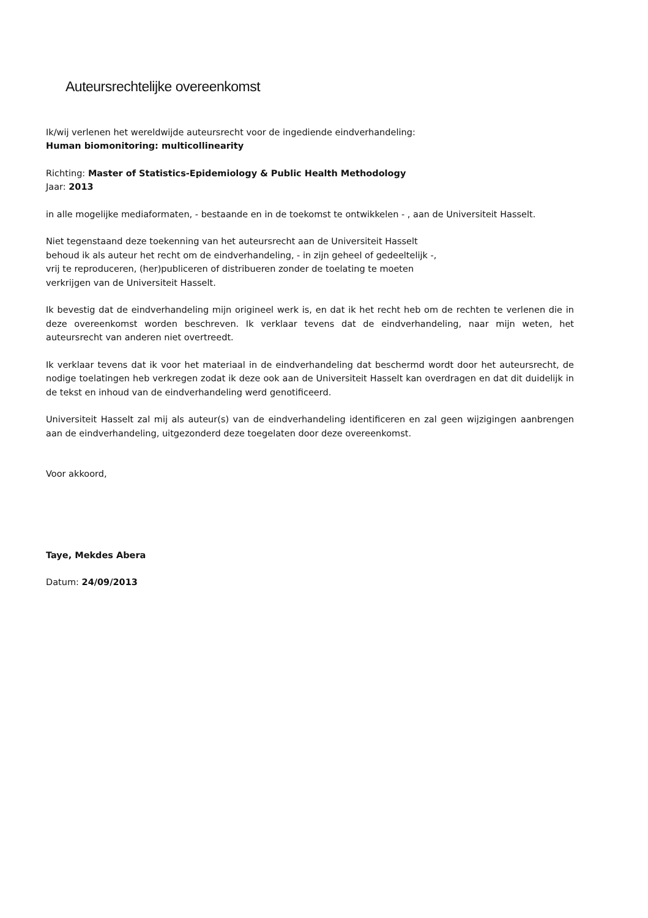Auteursrechtelijke overeenkomst
Ik/wij verlenen het wereldwijde auteursrecht voor de ingediende eindverhandeling:
Human biomonitoring: multicollinearity
Richting: Master of Statistics-Epidemiology & Public Health Methodology
Jaar: 2013
in alle mogelijke mediaformaten, - bestaande en in de toekomst te ontwikkelen - , aan de Universiteit Hasselt.
Niet tegenstaand deze toekenning van het auteursrecht aan de Universiteit Hasselt
behoud ik als auteur het recht om de eindverhandeling, - in zijn geheel of gedeeltelijk -,
vrij te reproduceren, (her)publiceren of distribueren zonder de toelating te moeten
verkrijgen van de Universiteit Hasselt.
Ik bevestig dat de eindverhandeling mijn origineel werk is, en dat ik het recht heb om de rechten te verlenen die in deze overeenkomst worden beschreven. Ik verklaar tevens dat de eindverhandeling, naar mijn weten, het auteursrecht van anderen niet overtreedt.
Ik verklaar tevens dat ik voor het materiaal in de eindverhandeling dat beschermd wordt door het auteursrecht, de nodige toelatingen heb verkregen zodat ik deze ook aan de Universiteit Hasselt kan overdragen en dat dit duidelijk in de tekst en inhoud van de eindverhandeling werd genotificeerd.
Universiteit Hasselt zal mij als auteur(s) van de eindverhandeling identificeren en zal geen wijzigingen aanbrengen aan de eindverhandeling, uitgezonderd deze toegelaten door deze overeenkomst.
Voor akkoord,
Taye, Mekdes Abera
Datum: 24/09/2013